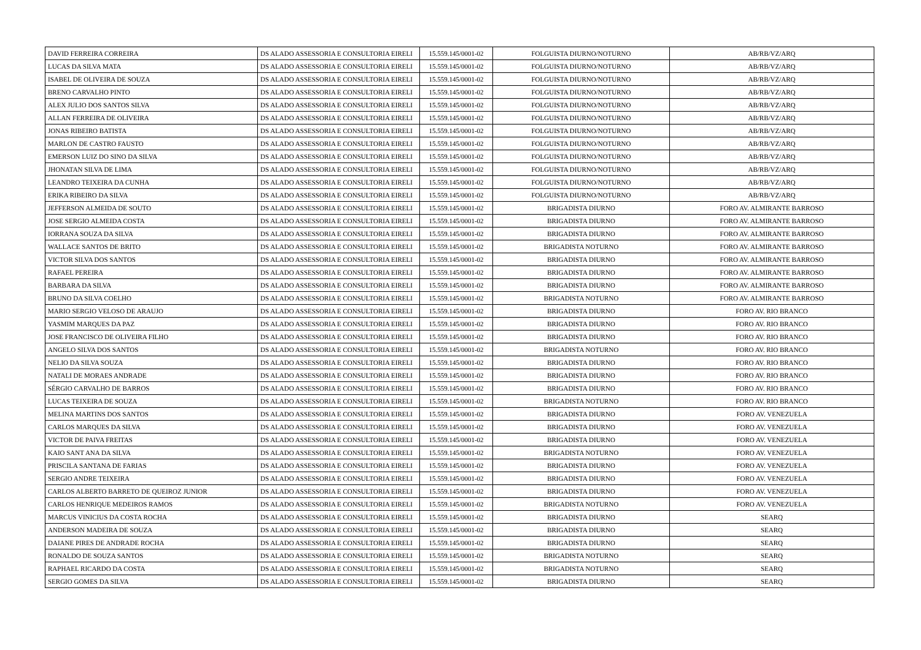| DAVID FERREIRA CORREIRA | DS ALADO ASSESSORIA E CONSULTORIA EIRELI | 15.559.145/0001-02 | FOLGUISTA DIURNO/NOTURNO | AB/RB/VZ/ARQ |
| LUCAS DA SILVA MATA | DS ALADO ASSESSORIA E CONSULTORIA EIRELI | 15.559.145/0001-02 | FOLGUISTA DIURNO/NOTURNO | AB/RB/VZ/ARQ |
| ISABEL DE OLIVEIRA DE SOUZA | DS ALADO ASSESSORIA E CONSULTORIA EIRELI | 15.559.145/0001-02 | FOLGUISTA DIURNO/NOTURNO | AB/RB/VZ/ARQ |
| BRENO CARVALHO PINTO | DS ALADO ASSESSORIA E CONSULTORIA EIRELI | 15.559.145/0001-02 | FOLGUISTA DIURNO/NOTURNO | AB/RB/VZ/ARQ |
| ALEX JULIO DOS SANTOS SILVA | DS ALADO ASSESSORIA E CONSULTORIA EIRELI | 15.559.145/0001-02 | FOLGUISTA DIURNO/NOTURNO | AB/RB/VZ/ARQ |
| ALLAN FERREIRA DE OLIVEIRA | DS ALADO ASSESSORIA E CONSULTORIA EIRELI | 15.559.145/0001-02 | FOLGUISTA DIURNO/NOTURNO | AB/RB/VZ/ARQ |
| JONAS RIBEIRO BATISTA | DS ALADO ASSESSORIA E CONSULTORIA EIRELI | 15.559.145/0001-02 | FOLGUISTA DIURNO/NOTURNO | AB/RB/VZ/ARQ |
| MARLON DE CASTRO FAUSTO | DS ALADO ASSESSORIA E CONSULTORIA EIRELI | 15.559.145/0001-02 | FOLGUISTA DIURNO/NOTURNO | AB/RB/VZ/ARQ |
| EMERSON LUIZ DO SINO DA SILVA | DS ALADO ASSESSORIA E CONSULTORIA EIRELI | 15.559.145/0001-02 | FOLGUISTA DIURNO/NOTURNO | AB/RB/VZ/ARQ |
| JHONATAN SILVA DE LIMA | DS ALADO ASSESSORIA E CONSULTORIA EIRELI | 15.559.145/0001-02 | FOLGUISTA DIURNO/NOTURNO | AB/RB/VZ/ARQ |
| LEANDRO TEIXEIRA DA CUNHA | DS ALADO ASSESSORIA E CONSULTORIA EIRELI | 15.559.145/0001-02 | FOLGUISTA DIURNO/NOTURNO | AB/RB/VZ/ARQ |
| ERIKA RIBEIRO DA SILVA | DS ALADO ASSESSORIA E CONSULTORIA EIRELI | 15.559.145/0001-02 | FOLGUISTA DIURNO/NOTURNO | AB/RB/VZ/ARQ |
| JEFFERSON ALMEIDA DE SOUTO | DS ALADO ASSESSORIA E CONSULTORIA EIRELI | 15.559.145/0001-02 | BRIGADISTA DIURNO | FORO AV. ALMIRANTE BARROSO |
| JOSE SERGIO ALMEIDA COSTA | DS ALADO ASSESSORIA E CONSULTORIA EIRELI | 15.559.145/0001-02 | BRIGADISTA DIURNO | FORO AV. ALMIRANTE BARROSO |
| IORRANA SOUZA DA SILVA | DS ALADO ASSESSORIA E CONSULTORIA EIRELI | 15.559.145/0001-02 | BRIGADISTA DIURNO | FORO AV. ALMIRANTE BARROSO |
| WALLACE SANTOS DE BRITO | DS ALADO ASSESSORIA E CONSULTORIA EIRELI | 15.559.145/0001-02 | BRIGADISTA NOTURNO | FORO AV. ALMIRANTE BARROSO |
| VICTOR SILVA DOS SANTOS | DS ALADO ASSESSORIA E CONSULTORIA EIRELI | 15.559.145/0001-02 | BRIGADISTA DIURNO | FORO AV. ALMIRANTE BARROSO |
| RAFAEL PEREIRA | DS ALADO ASSESSORIA E CONSULTORIA EIRELI | 15.559.145/0001-02 | BRIGADISTA DIURNO | FORO AV. ALMIRANTE BARROSO |
| BARBARA DA SILVA | DS ALADO ASSESSORIA E CONSULTORIA EIRELI | 15.559.145/0001-02 | BRIGADISTA DIURNO | FORO AV. ALMIRANTE BARROSO |
| BRUNO DA SILVA COELHO | DS ALADO ASSESSORIA E CONSULTORIA EIRELI | 15.559.145/0001-02 | BRIGADISTA NOTURNO | FORO AV. ALMIRANTE BARROSO |
| MARIO SERGIO VELOSO DE ARAUJO | DS ALADO ASSESSORIA E CONSULTORIA EIRELI | 15.559.145/0001-02 | BRIGADISTA DIURNO | FORO AV. RIO BRANCO |
| YASMIM MARQUES DA PAZ | DS ALADO ASSESSORIA E CONSULTORIA EIRELI | 15.559.145/0001-02 | BRIGADISTA DIURNO | FORO AV. RIO BRANCO |
| JOSE FRANCISCO DE OLIVEIRA FILHO | DS ALADO ASSESSORIA E CONSULTORIA EIRELI | 15.559.145/0001-02 | BRIGADISTA DIURNO | FORO AV. RIO BRANCO |
| ANGELO SILVA DOS SANTOS | DS ALADO ASSESSORIA E CONSULTORIA EIRELI | 15.559.145/0001-02 | BRIGADISTA NOTURNO | FORO AV. RIO BRANCO |
| NELIO DA SILVA SOUZA | DS ALADO ASSESSORIA E CONSULTORIA EIRELI | 15.559.145/0001-02 | BRIGADISTA DIURNO | FORO AV. RIO BRANCO |
| NATALI DE MORAES ANDRADE | DS ALADO ASSESSORIA E CONSULTORIA EIRELI | 15.559.145/0001-02 | BRIGADISTA DIURNO | FORO AV. RIO BRANCO |
| SÉRGIO CARVALHO DE BARROS | DS ALADO ASSESSORIA E CONSULTORIA EIRELI | 15.559.145/0001-02 | BRIGADISTA DIURNO | FORO AV. RIO BRANCO |
| LUCAS TEIXEIRA DE SOUZA | DS ALADO ASSESSORIA E CONSULTORIA EIRELI | 15.559.145/0001-02 | BRIGADISTA NOTURNO | FORO AV. RIO BRANCO |
| MELINA MARTINS DOS SANTOS | DS ALADO ASSESSORIA E CONSULTORIA EIRELI | 15.559.145/0001-02 | BRIGADISTA DIURNO | FORO AV. VENEZUELA |
| CARLOS MARQUES DA SILVA | DS ALADO ASSESSORIA E CONSULTORIA EIRELI | 15.559.145/0001-02 | BRIGADISTA DIURNO | FORO AV. VENEZUELA |
| VICTOR DE PAIVA FREITAS | DS ALADO ASSESSORIA E CONSULTORIA EIRELI | 15.559.145/0001-02 | BRIGADISTA DIURNO | FORO AV. VENEZUELA |
| KAIO SANT ANA DA SILVA | DS ALADO ASSESSORIA E CONSULTORIA EIRELI | 15.559.145/0001-02 | BRIGADISTA NOTURNO | FORO AV. VENEZUELA |
| PRISCILA SANTANA DE FARIAS | DS ALADO ASSESSORIA E CONSULTORIA EIRELI | 15.559.145/0001-02 | BRIGADISTA DIURNO | FORO AV. VENEZUELA |
| SERGIO ANDRE TEIXEIRA | DS ALADO ASSESSORIA E CONSULTORIA EIRELI | 15.559.145/0001-02 | BRIGADISTA DIURNO | FORO AV. VENEZUELA |
| CARLOS ALBERTO BARRETO DE QUEIROZ JUNIOR | DS ALADO ASSESSORIA E CONSULTORIA EIRELI | 15.559.145/0001-02 | BRIGADISTA DIURNO | FORO AV. VENEZUELA |
| CARLOS HENRIQUE MEDEIROS RAMOS | DS ALADO ASSESSORIA E CONSULTORIA EIRELI | 15.559.145/0001-02 | BRIGADISTA NOTURNO | FORO AV. VENEZUELA |
| MARCUS VINICIUS DA COSTA ROCHA | DS ALADO ASSESSORIA E CONSULTORIA EIRELI | 15.559.145/0001-02 | BRIGADISTA DIURNO | SEARQ |
| ANDERSON MADEIRA DE SOUZA | DS ALADO ASSESSORIA E CONSULTORIA EIRELI | 15.559.145/0001-02 | BRIGADISTA DIURNO | SEARQ |
| DAIANE PIRES DE ANDRADE ROCHA | DS ALADO ASSESSORIA E CONSULTORIA EIRELI | 15.559.145/0001-02 | BRIGADISTA DIURNO | SEARQ |
| RONALDO DE SOUZA SANTOS | DS ALADO ASSESSORIA E CONSULTORIA EIRELI | 15.559.145/0001-02 | BRIGADISTA NOTURNO | SEARQ |
| RAPHAEL RICARDO DA COSTA | DS ALADO ASSESSORIA E CONSULTORIA EIRELI | 15.559.145/0001-02 | BRIGADISTA NOTURNO | SEARQ |
| SERGIO GOMES DA SILVA | DS ALADO ASSESSORIA E CONSULTORIA EIRELI | 15.559.145/0001-02 | BRIGADISTA DIURNO | SEARQ |